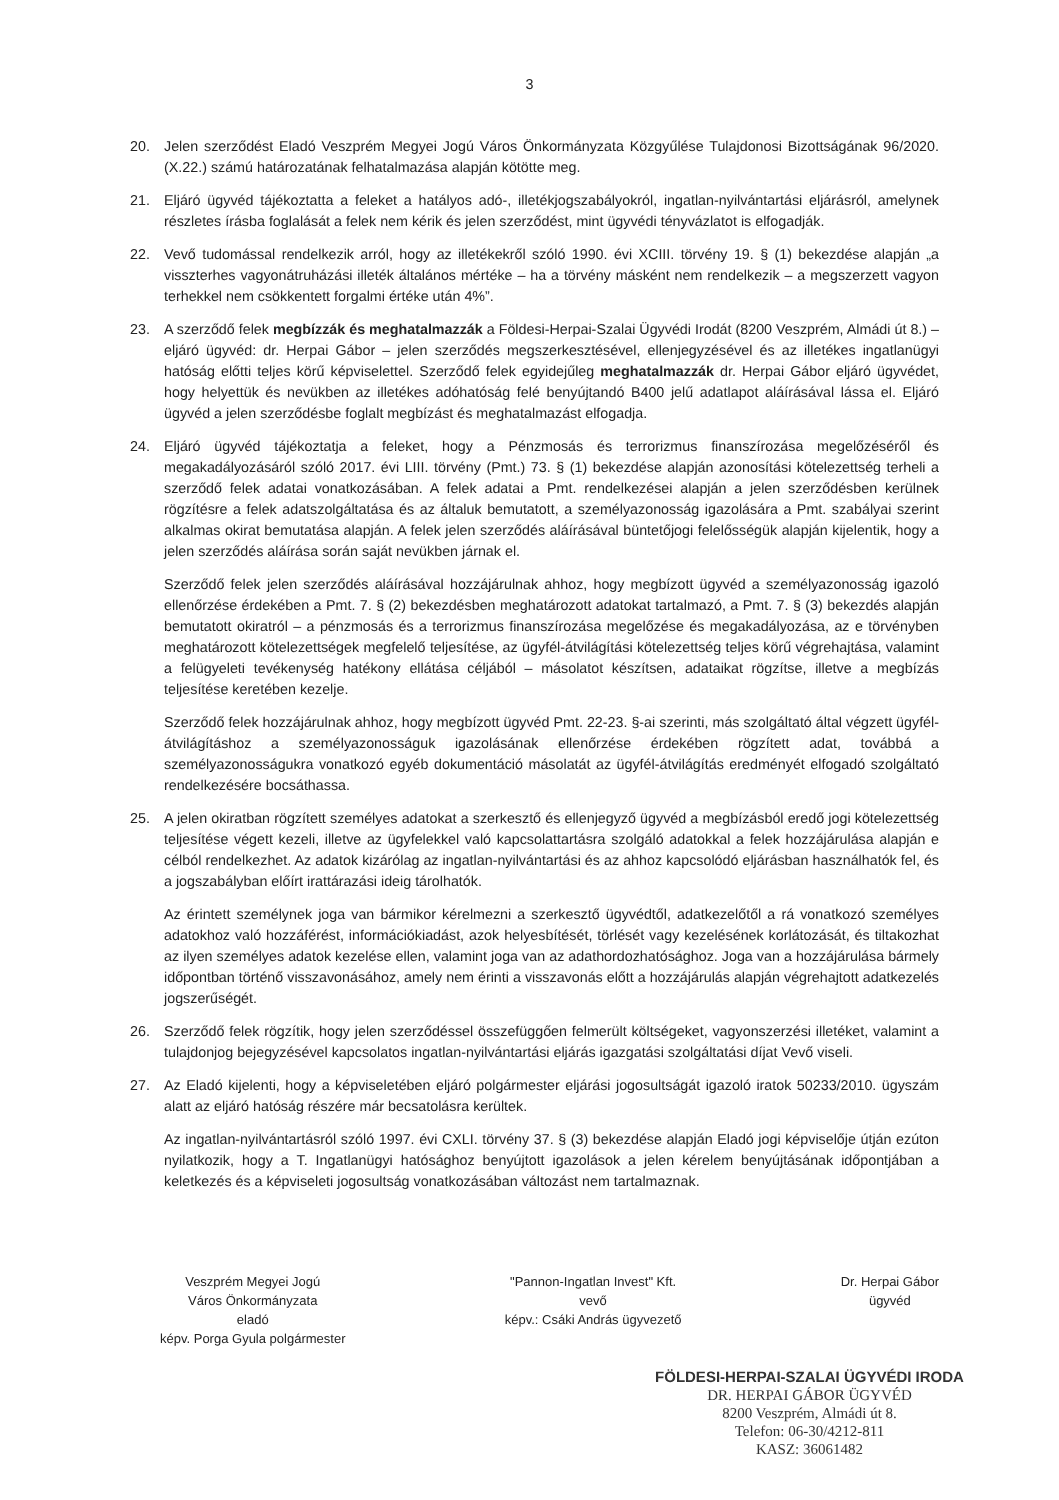3
20. Jelen szerződést Eladó Veszprém Megyei Jogú Város Önkormányzata Közgyűlése Tulajdonosi Bizottságának 96/2020. (X.22.) számú határozatának felhatalmazása alapján kötötte meg.
21. Eljáró ügyvéd tájékoztatta a feleket a hatályos adó-, illetékjogszabályokról, ingatlan-nyilvántartási eljárásról, amelynek részletes írásba foglalását a felek nem kérik és jelen szerződést, mint ügyvédi tényvázlatot is elfogadják.
22. Vevő tudomással rendelkezik arról, hogy az illetékekről szóló 1990. évi XCIII. törvény 19. § (1) bekezdése alapján „a visszterhes vagyonátruházási illeték általános mértéke – ha a törvény másként nem rendelkezik – a megszerzett vagyon terhekkel nem csökkentett forgalmi értéke után 4%”.
23. A szerződő felek megbízzák és meghatalmazzák a Földesi-Herpai-Szalai Ügyvédi Irodát (8200 Veszprém, Almádi út 8.) – eljáró ügyvéd: dr. Herpai Gábor – jelen szerződés megszerkesztésével, ellenjegyzésével és az illetékes ingatlanügyi hatóság előtti teljes körű képviselettel. Szerződő felek egyidejűleg meghatalmazzák dr. Herpai Gábor eljáró ügyvédet, hogy helyettük és nevükben az illetékes adóhatóság felé benyújtandó B400 jelű adatlapot aláírásával lássa el. Eljáró ügyvéd a jelen szerződésbe foglalt megbízást és meghatalmazást elfogadja.
24. Eljáró ügyvéd tájékoztatja a feleket, hogy a Pénzmosás és terrorizmus finanszírozása megelőzéséről és megakadályozásáról szóló 2017. évi LIII. törvény (Pmt.) 73. § (1) bekezdése alapján azonosítási kötelezettség terheli a szerződő felek adatai vonatkozásában. A felek adatai a Pmt. rendelkezései alapján a jelen szerződésben kerülnek rögzítésre a felek adatszolgáltatása és az általuk bemutatott, a személyazonosság igazolására a Pmt. szabályai szerint alkalmas okirat bemutatása alapján. A felek jelen szerződés aláírásával büntetőjogi felelősségük alapján kijelentik, hogy a jelen szerződés aláírása során saját nevükben járnak el.
Szerződő felek jelen szerződés aláírásával hozzájárulnak ahhoz, hogy megbízott ügyvéd a személyazonosság igazoló ellenőrzése érdekében a Pmt. 7. § (2) bekezdésben meghatározott adatokat tartalmazó, a Pmt. 7. § (3) bekezdés alapján bemutatott okiratról – a pénzmosás és a terrorizmus finanszírozása megelőzése és megakadályozása, az e törvényben meghatározott kötelezettségek megfelelő teljesítése, az ügyfél-átvilágítási kötelezettség teljes körű végrehajtása, valamint a felügyeleti tevékenység hatékony ellátása céljából – másolatot készítsen, adataikat rögzítse, illetve a megbízás teljesítése keretében kezelje.
Szerződő felek hozzájárulnak ahhoz, hogy megbízott ügyvéd Pmt. 22-23. §-ai szerinti, más szolgáltató által végzett ügyfél-átvilágításhoz a személyazonosságuk igazolásának ellenőrzése érdekében rögzített adat, továbbá a személyazonosságukra vonatkozó egyéb dokumentáció másolatát az ügyfél-átvilágítás eredményét elfogadó szolgáltató rendelkezésére bocsáthassa.
25. A jelen okiratban rögzített személyes adatokat a szerkesztő és ellenjegyző ügyvéd a megbízásból eredő jogi kötelezettség teljesítése végett kezeli, illetve az ügyfelekkel való kapcsolattartásra szolgáló adatokkal a felek hozzájárulása alapján e célból rendelkezhet. Az adatok kizárólag az ingatlan-nyilvántartási és az ahhoz kapcsolódó eljárásban használhatók fel, és a jogszabályban előírt irattárazási ideig tárolhatók.
Az érintett személynek joga van bármikor kérelmezni a szerkesztő ügyvédtől, adatkezelőtől a rá vonatkozó személyes adatokhoz való hozzáférést, információkiadást, azok helyesbítését, törlését vagy kezelésének korlátozását, és tiltakozhat az ilyen személyes adatok kezelése ellen, valamint joga van az adathordozhatósághoz. Joga van a hozzájárulása bármely időpontban történő visszavonásához, amely nem érinti a visszavonás előtt a hozzájárulás alapján végrehajtott adatkezelés jogszerűségét.
26. Szerződő felek rögzítik, hogy jelen szerződéssel összefüggően felmerült költségeket, vagyonszerzési illetéket, valamint a tulajdonjog bejegyzésével kapcsolatos ingatlan-nyilvántartási eljárás igazgatási szolgáltatási díjat Vevő viseli.
27. Az Eladó kijelenti, hogy a képviseletében eljáró polgármester eljárási jogosultságát igazoló iratok 50233/2010. ügyszám alatt az eljáró hatóság részére már becsatolásra kerültek.
Az ingatlan-nyilvántartásról szóló 1997. évi CXLI. törvény 37. § (3) bekezdése alapján Eladó jogi képviselője útján ezúton nyilatkozik, hogy a T. Ingatlanügyi hatósághoz benyújtott igazolások a jelen kérelem benyújtásának időpontjában a keletkezés és a képviseleti jogosultság vonatkozásában változást nem tartalmaznak.
Veszprém Megyei Jogú
Város Önkormányzata
eladó
képv. Porga Gyula polgármester
"Pannon-Ingatlan Invest" Kft.
vevő
képv.: Csáki András ügyvezető
Dr. Herpai Gábor
ügyvéd
FÖLDESI-HERPAI-SZALAI ÜGYVÉDI IRODA
DR. HERPAI GÁBOR ÜGYVÉD
8200 Veszprém, Almádi út 8.
Telefon: 06-30/4212-811
KASZ: 36061482